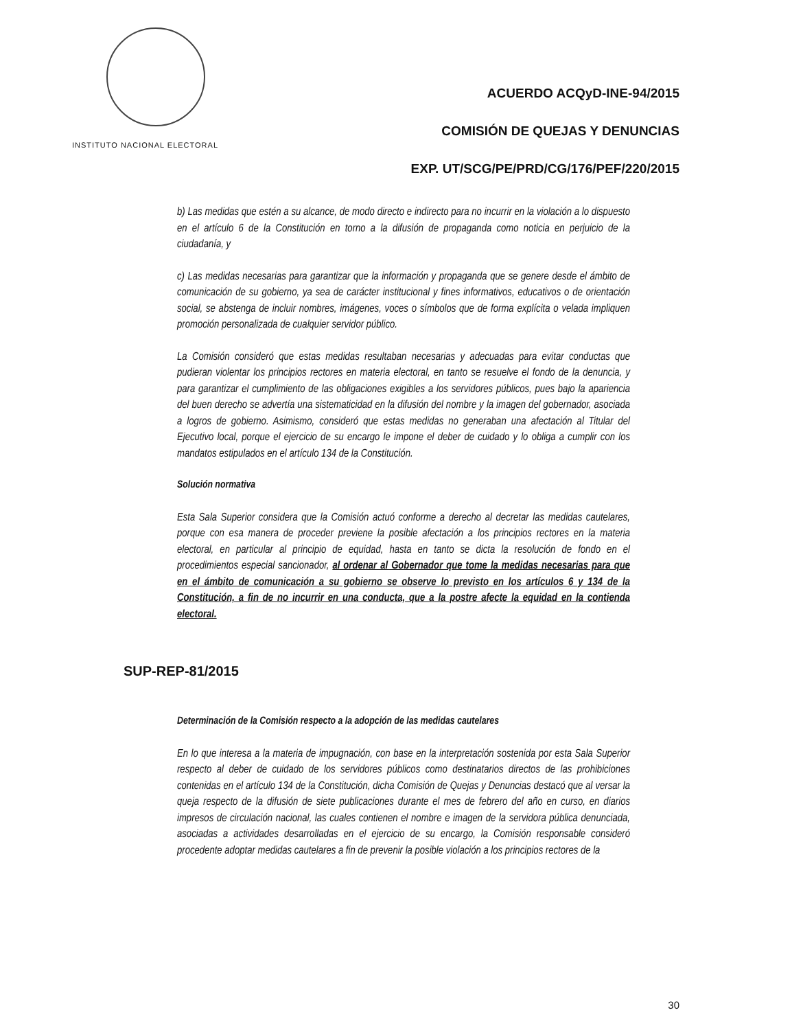INSTITUTO NACIONAL ELECTORAL
ACUERDO ACQyD-INE-94/2015
COMISIÓN DE QUEJAS Y DENUNCIAS
EXP. UT/SCG/PE/PRD/CG/176/PEF/220/2015
b) Las medidas que estén a su alcance, de modo directo e indirecto para no incurrir en la violación a lo dispuesto en el artículo 6 de la Constitución en torno a la difusión de propaganda como noticia en perjuicio de la ciudadanía, y
c) Las medidas necesarias para garantizar que la información y propaganda que se genere desde el ámbito de comunicación de su gobierno, ya sea de carácter institucional y fines informativos, educativos o de orientación social, se abstenga de incluir nombres, imágenes, voces o símbolos que de forma explícita o velada impliquen promoción personalizada de cualquier servidor público.
La Comisión consideró que estas medidas resultaban necesarias y adecuadas para evitar conductas que pudieran violentar los principios rectores en materia electoral, en tanto se resuelve el fondo de la denuncia, y para garantizar el cumplimiento de las obligaciones exigibles a los servidores públicos, pues bajo la apariencia del buen derecho se advertía una sistematicidad en la difusión del nombre y la imagen del gobernador, asociada a logros de gobierno. Asimismo, consideró que estas medidas no generaban una afectación al Titular del Ejecutivo local, porque el ejercicio de su encargo le impone el deber de cuidado y lo obliga a cumplir con los mandatos estipulados en el artículo 134 de la Constitución.
Solución normativa
Esta Sala Superior considera que la Comisión actuó conforme a derecho al decretar las medidas cautelares, porque con esa manera de proceder previene la posible afectación a los principios rectores en la materia electoral, en particular al principio de equidad, hasta en tanto se dicta la resolución de fondo en el procedimientos especial sancionador, al ordenar al Gobernador que tome la medidas necesarias para que en el ámbito de comunicación a su gobierno se observe lo previsto en los artículos 6 y 134 de la Constitución, a fin de no incurrir en una conducta, que a la postre afecte la equidad en la contienda electoral.
SUP-REP-81/2015
Determinación de la Comisión respecto a la adopción de las medidas cautelares
En lo que interesa a la materia de impugnación, con base en la interpretación sostenida por esta Sala Superior respecto al deber de cuidado de los servidores públicos como destinatarios directos de las prohibiciones contenidas en el artículo 134 de la Constitución, dicha Comisión de Quejas y Denuncias destacó que al versar la queja respecto de la difusión de siete publicaciones durante el mes de febrero del año en curso, en diarios impresos de circulación nacional, las cuales contienen el nombre e imagen de la servidora pública denunciada, asociadas a actividades desarrolladas en el ejercicio de su encargo, la Comisión responsable consideró procedente adoptar medidas cautelares a fin de prevenir la posible violación a los principios rectores de la
30